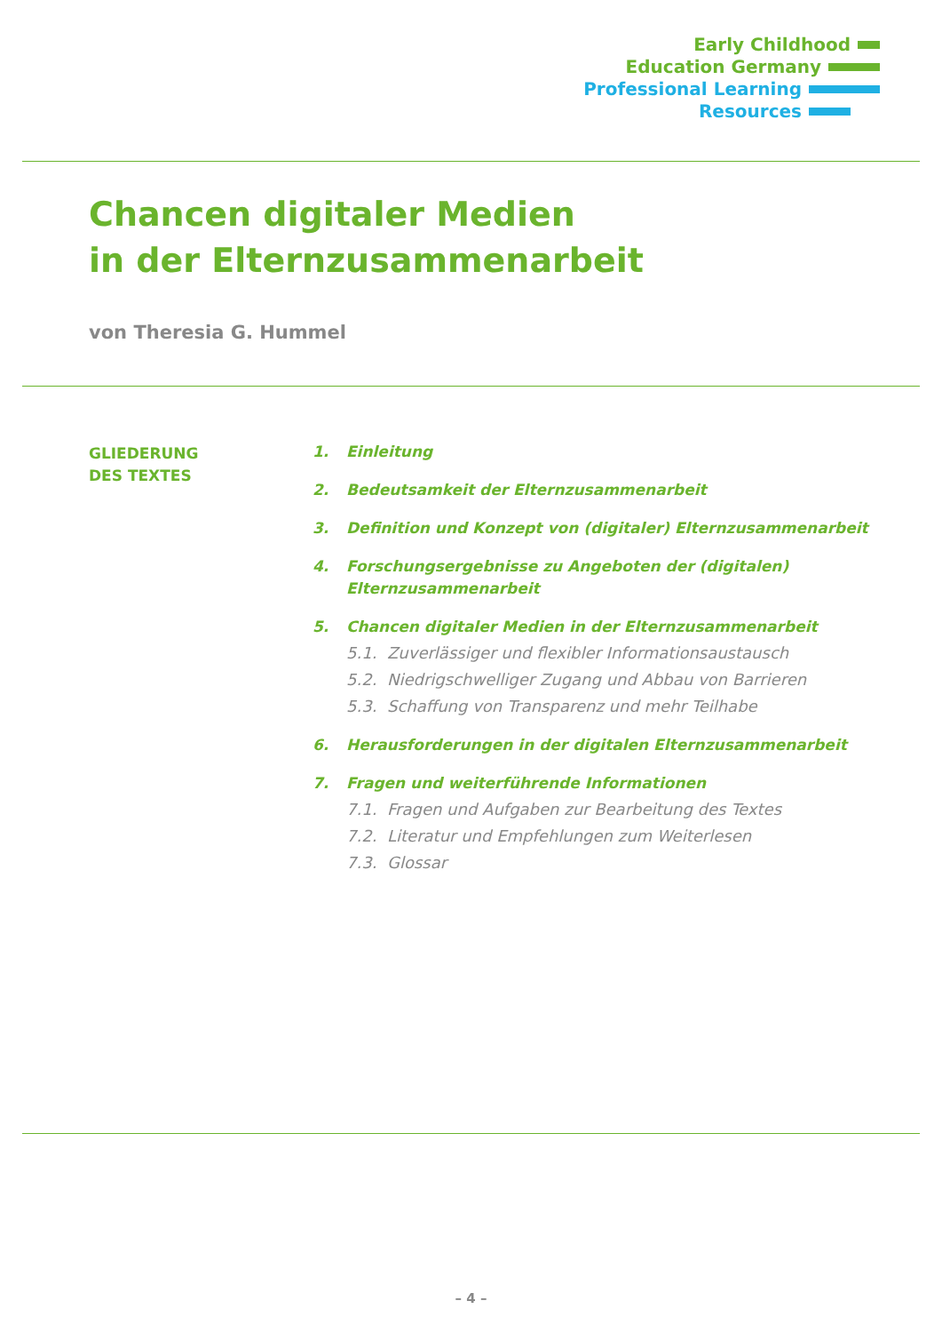Early Childhood
Education Germany
Professional Learning
Resources
Chancen digitaler Medien
in der Elternzusammenarbeit
von Theresia G. Hummel
GLIEDERUNG
DES TEXTES
1. Einleitung
2. Bedeutsamkeit der Elternzusammenarbeit
3. Definition und Konzept von (digitaler) Elternzusammenarbeit
4. Forschungsergebnisse zu Angeboten der (digitalen) Elternzusammenarbeit
5. Chancen digitaler Medien in der Elternzusammenarbeit
5.1. Zuverlässiger und flexibler Informationsaustausch
5.2. Niedrigschwelliger Zugang und Abbau von Barrieren
5.3. Schaffung von Transparenz und mehr Teilhabe
6. Herausforderungen in der digitalen Elternzusammenarbeit
7. Fragen und weiterführende Informationen
7.1. Fragen und Aufgaben zur Bearbeitung des Textes
7.2. Literatur und Empfehlungen zum Weiterlesen
7.3. Glossar
– 4 –